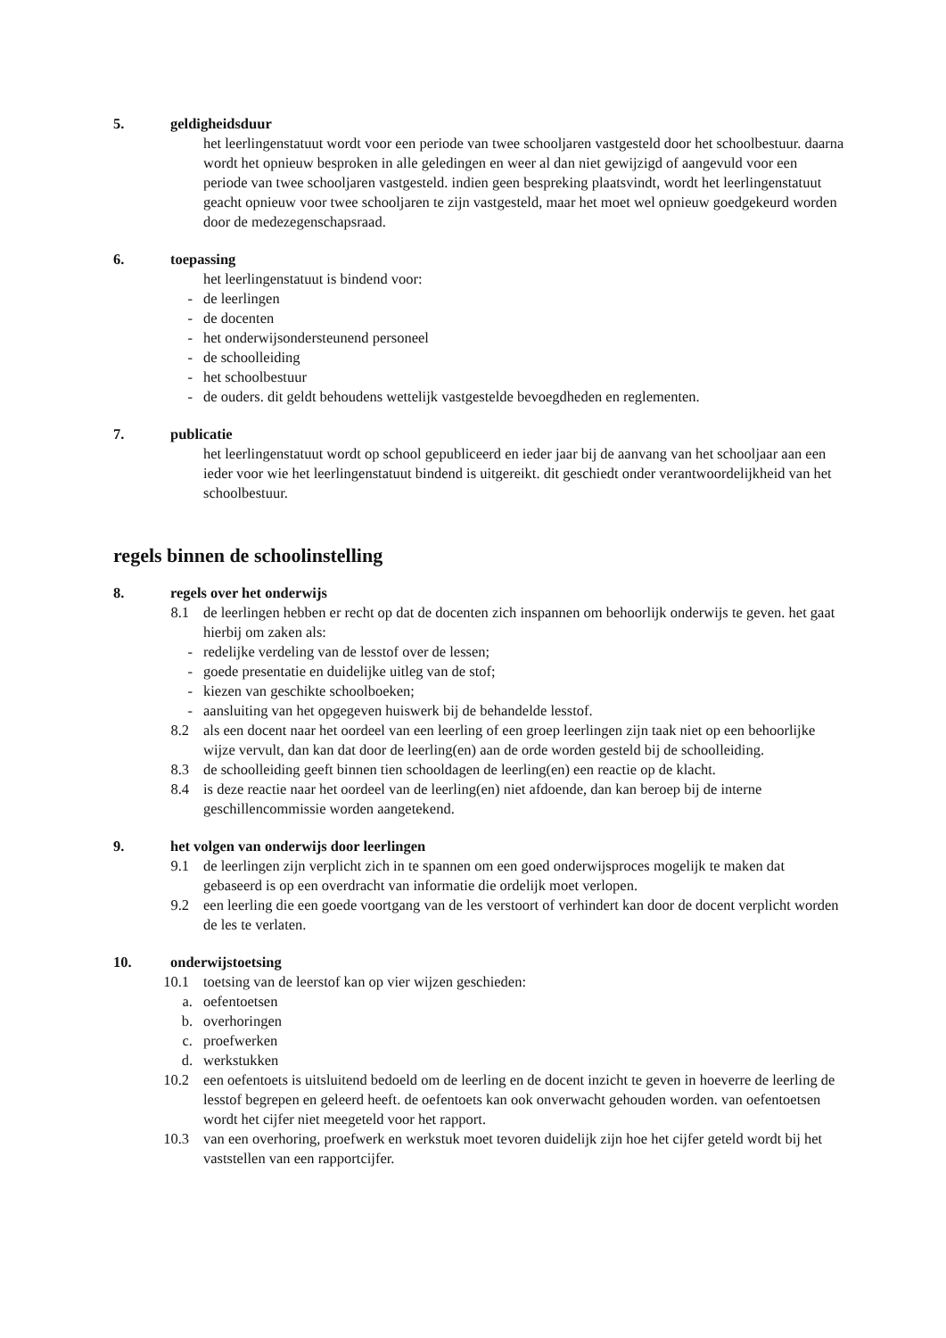5. geldigheidsduur
het leerlingenstatuut wordt voor een periode van twee schooljaren vastgesteld door het schoolbestuur. daarna wordt het opnieuw besproken in alle geledingen en weer al dan niet gewijzigd of aangevuld voor een periode van twee schooljaren vastgesteld. indien geen bespreking plaatsvindt, wordt het leerlingenstatuut geacht opnieuw voor twee schooljaren te zijn vastgesteld, maar het moet wel opnieuw goedgekeurd worden door de medezegenschapsraad.
6. toepassing
het leerlingenstatuut is bindend voor:
- de leerlingen
- de docenten
- het onderwijsondersteunend personeel
- de schoolleiding
- het schoolbestuur
- de ouders. dit geldt behoudens wettelijk vastgestelde bevoegdheden en reglementen.
7. publicatie
het leerlingenstatuut wordt op school gepubliceerd en ieder jaar bij de aanvang van het schooljaar aan een ieder voor wie het leerlingenstatuut bindend is uitgereikt. dit geschiedt onder verantwoordelijkheid van het schoolbestuur.
regels binnen de schoolinstelling
8. regels over het onderwijs
8.1 de leerlingen hebben er recht op dat de docenten zich inspannen om behoorlijk onderwijs te geven. het gaat hierbij om zaken als:
- redelijke verdeling van de lesstof over de lessen;
- goede presentatie en duidelijke uitleg van de stof;
- kiezen van geschikte schoolboeken;
- aansluiting van het opgegeven huiswerk bij de behandelde lesstof.
8.2 als een docent naar het oordeel van een leerling of een groep leerlingen zijn taak niet op een behoorlijke wijze vervult, dan kan dat door de leerling(en) aan de orde worden gesteld bij de schoolleiding.
8.3 de schoolleiding geeft binnen tien schooldagen de leerling(en) een reactie op de klacht.
8.4 is deze reactie naar het oordeel van de leerling(en) niet afdoende, dan kan beroep bij de interne geschillencommissie worden aangetekend.
9. het volgen van onderwijs door leerlingen
9.1 de leerlingen zijn verplicht zich in te spannen om een goed onderwijsproces mogelijk te maken dat gebaseerd is op een overdracht van informatie die ordelijk moet verlopen.
9.2 een leerling die een goede voortgang van de les verstoort of verhindert kan door de docent verplicht worden de les te verlaten.
10. onderwijstoetsing
10.1 toetsing van de leerstof kan op vier wijzen geschieden:
a. oefentoetsen
b. overhoringen
c. proefwerken
d. werkstukken
10.2 een oefentoets is uitsluitend bedoeld om de leerling en de docent inzicht te geven in hoeverre de leerling de lesstof begrepen en geleerd heeft. de oefentoets kan ook onverwacht gehouden worden. van oefentoetsen wordt het cijfer niet meegeteld voor het rapport.
10.3 van een overhoring, proefwerk en werkstuk moet tevoren duidelijk zijn hoe het cijfer geteld wordt bij het vaststellen van een rapportcijfer.